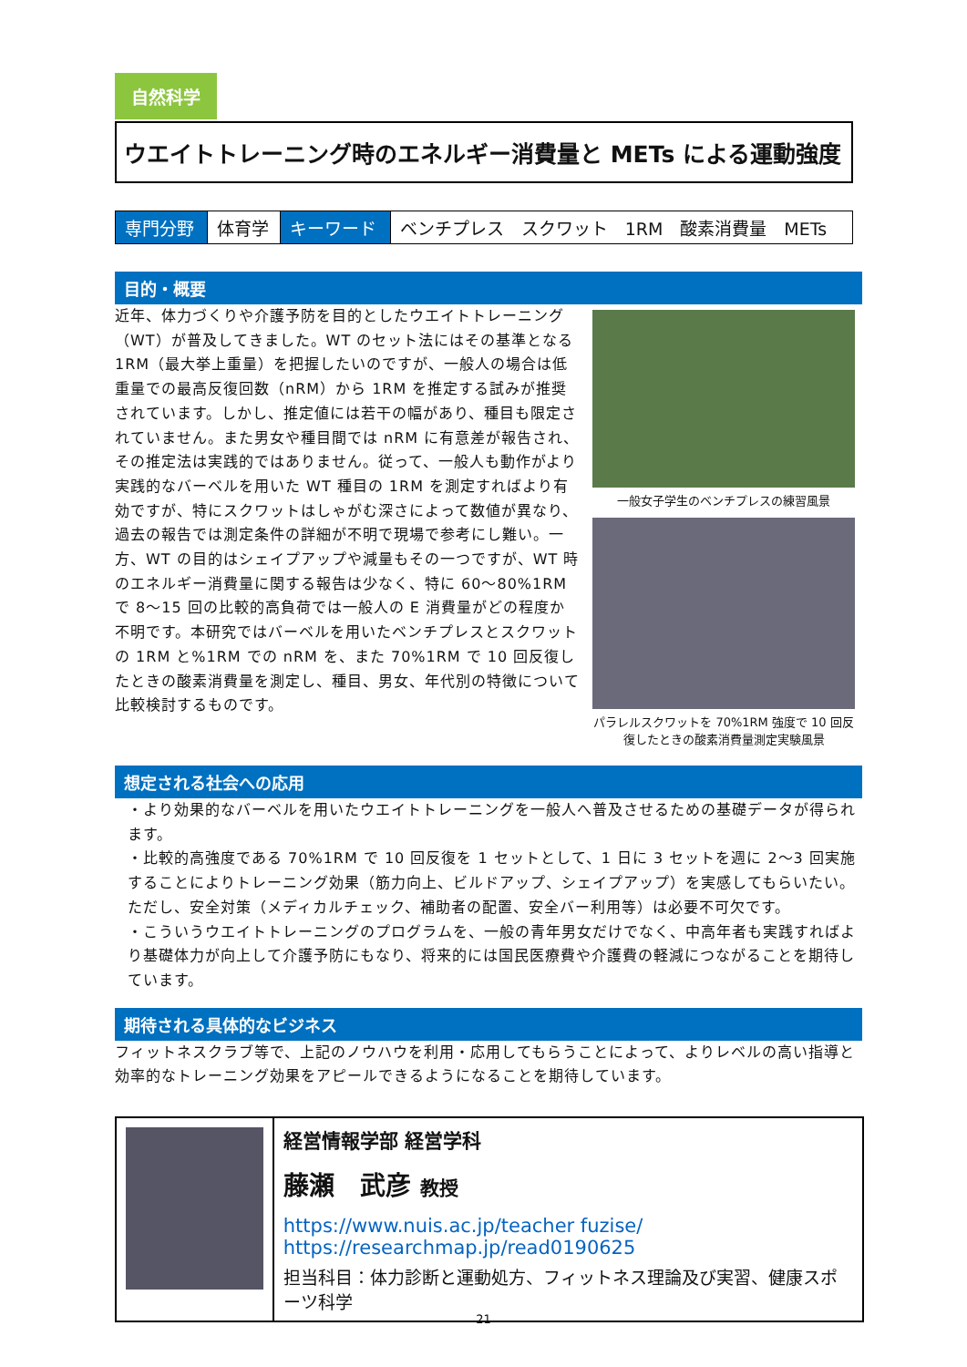自然科学
ウエイトトレーニング時のエネルギー消費量と METs による運動強度
| 専門分野 | 体育学 | キーワード | ベンチプレス スクワット 1RM 酸素消費量 METs |
目的・概要
近年、体力づくりや介護予防を目的としたウエイトトレーニング（WT）が普及してきました。WT のセット法にはその基準となる 1RM（最大挙上重量）を把握したいのですが、一般人の場合は低重量での最高反復回数（nRM）から 1RM を推定する試みが推奨されています。しかし、推定値には若干の幅があり、種目も限定されていません。また男女や種目間では nRM に有意差が報告され、その推定法は実践的ではありません。従って、一般人も動作がより実践的なバーベルを用いた WT 種目の 1RM を測定すればより有効ですが、特にスクワットはしゃがむ深さによって数値が異なり、過去の報告では測定条件の詳細が不明で現場で参考にし難い。一方、WT の目的はシェイプアップや減量もその一つですが、WT 時のエネルギー消費量に関する報告は少なく、特に 60～80%1RM で 8～15 回の比較的高負荷では一般人の E 消費量がどの程度か不明です。本研究ではバーベルを用いたベンチプレスとスクワットの 1RM と%1RM での nRM を、また 70%1RM で 10 回反復したときの酸素消費量を測定し、種目、男女、年代別の特徴について比較検討するものです。
一般女子学生のベンチプレスの練習風景
パラレルスクワットを 70%1RM 強度で 10 回反復したときの酸素消費量測定実験風景
想定される社会への応用
・より効果的なバーベルを用いたウエイトトレーニングを一般人へ普及させるための基礎データが得られます。
・比較的高強度である 70%1RM で 10 回反復を 1 セットとして、1 日に 3 セットを週に 2～3 回実施することによりトレーニング効果（筋力向上、ビルドアップ、シェイプアップ）を実感してもらいたい。ただし、安全対策（メディカルチェック、補助者の配置、安全バー利用等）は必要不可欠です。
・こういうウエイトトレーニングのプログラムを、一般の青年男女だけでなく、中高年者も実践すればより基礎体力が向上して介護予防にもなり、将来的には国民医療費や介護費の軽減につながることを期待しています。
期待される具体的なビジネス
フィットネスクラブ等で、上記のノウハウを利用・応用してもらうことによって、よりレベルの高い指導と効率的なトレーニング効果をアピールできるようになることを期待しています。
経営情報学部 経営学科
藤瀬　武彦 教授
https://www.nuis.ac.jp/teacher fuzise/
https://researchmap.jp/read0190625
担当科目：体力診断と運動処方、フィットネス理論及び実習、健康スポーツ科学
21